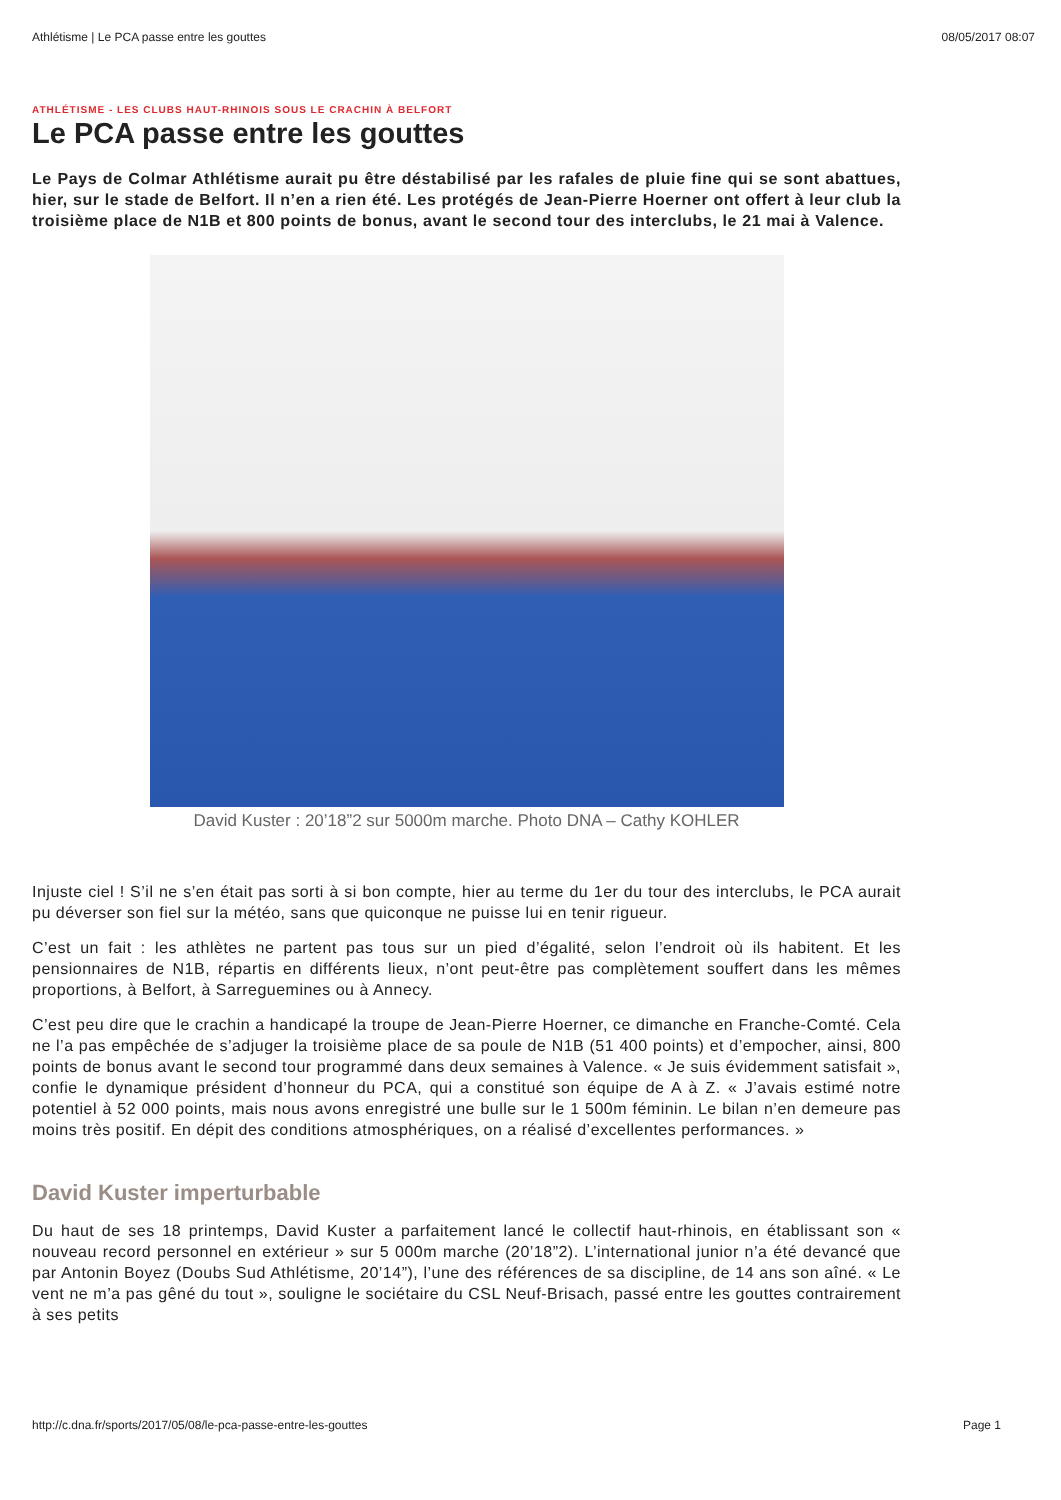Athlétisme | Le PCA passe entre les gouttes 08/05/2017 08:07
ATHLÉTISME - LES CLUBS HAUT-RHINOIS SOUS LE CRACHIN À BELFORT
Le PCA passe entre les gouttes
Le Pays de Colmar Athlétisme aurait pu être déstabilisé par les rafales de pluie fine qui se sont abattues, hier, sur le stade de Belfort. Il n’en a rien été. Les protégés de Jean-Pierre Hoerner ont offert à leur club la troisième place de N1B et 800 points de bonus, avant le second tour des interclubs, le 21 mai à Valence.
David Kuster : 20’18”2 sur 5000m marche. Photo DNA – Cathy KOHLER
Injuste ciel ! S’il ne s’en était pas sorti à si bon compte, hier au terme du 1er du tour des interclubs, le PCA aurait pu déverser son fiel sur la météo, sans que quiconque ne puisse lui en tenir rigueur.
C’est un fait : les athlètes ne partent pas tous sur un pied d’égalité, selon l’endroit où ils habitent. Et les pensionnaires de N1B, répartis en différents lieux, n’ont peut-être pas complètement souffert dans les mêmes proportions, à Belfort, à Sarreguemines ou à Annecy.
C’est peu dire que le crachin a handicapé la troupe de Jean-Pierre Hoerner, ce dimanche en Franche-Comté. Cela ne l’a pas empêchée de s’adjuger la troisième place de sa poule de N1B (51 400 points) et d’empocher, ainsi, 800 points de bonus avant le second tour programmé dans deux semaines à Valence. « Je suis évidemment satisfait », confie le dynamique président d’honneur du PCA, qui a constitué son équipe de A à Z. « J’avais estimé notre potentiel à 52 000 points, mais nous avons enregistré une bulle sur le 1 500m féminin. Le bilan n’en demeure pas moins très positif. En dépit des conditions atmosphériques, on a réalisé d’excellentes performances. »
David Kuster imperturbable
Du haut de ses 18 printemps, David Kuster a parfaitement lancé le collectif haut-rhinois, en établissant son « nouveau record personnel en extérieur » sur 5 000m marche (20’18”2). L’international junior n’a été devancé que par Antonin Boyez (Doubs Sud Athlétisme, 20’14”), l’une des références de sa discipline, de 14 ans son aîné. « Le vent ne m’a pas gêné du tout », souligne le sociétaire du CSL Neuf-Brisach, passé entre les gouttes contrairement à ses petits
http://c.dna.fr/sports/2017/05/08/le-pca-passe-entre-les-gouttes Page 1